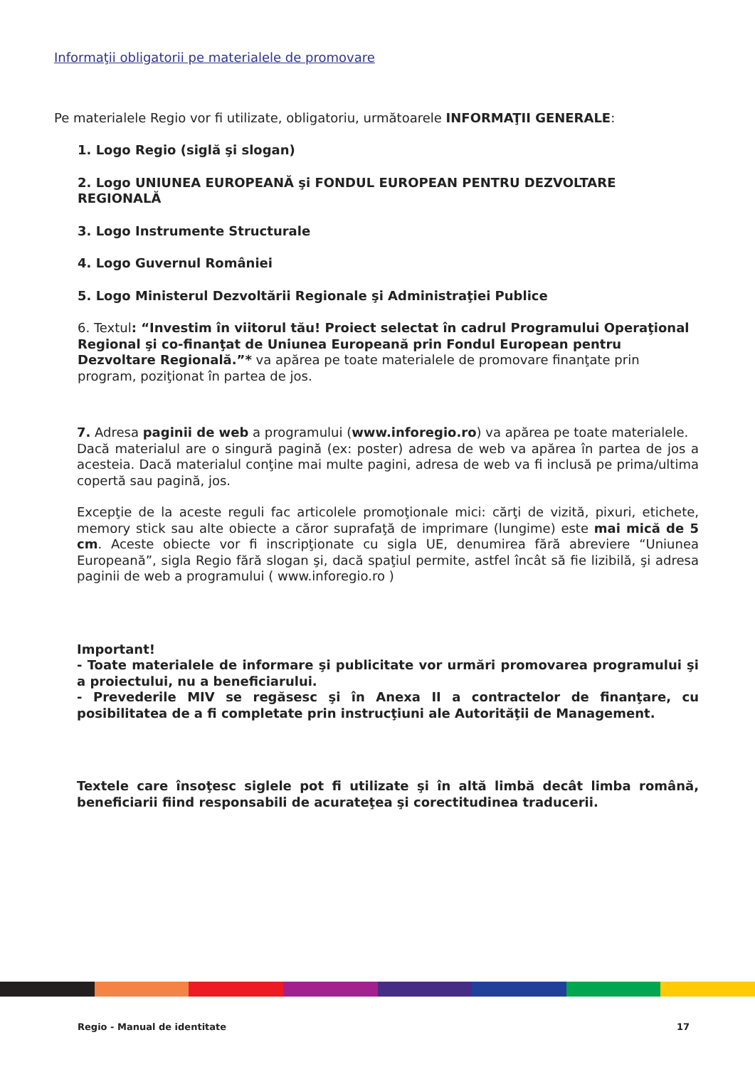Informaţii obligatorii pe materialele de promovare
Pe materialele Regio vor fi utilizate, obligatoriu, următoarele INFORMAŢII GENERALE:
1. Logo Regio (siglă şi slogan)
2. Logo UNIUNEA EUROPEANĂ şi FONDUL EUROPEAN PENTRU DEZVOLTARE REGIONALĂ
3. Logo Instrumente Structurale
4. Logo Guvernul României
5. Logo Ministerul Dezvoltării Regionale şi Administraţiei Publice
6. Textul: “Investim în viitorul tău! Proiect selectat în cadrul Programului Operaţional Regional şi co-finanţat de Uniunea Europeană prin Fondul European pentru Dezvoltare Regională.”* va apărea pe toate materialele de promovare finanţate prin program, poziţionat în partea de jos.
7. Adresa paginii de web a programului (www.inforegio.ro) va apărea pe toate materialele.
Dacă materialul are o singură pagină (ex: poster) adresa de web va apărea în partea de jos a acesteia. Dacă materialul conţine mai multe pagini, adresa de web va fi inclusă pe prima/ultima copertă sau pagină, jos.
Excepţie de la aceste reguli fac articolele promoţionale mici: cărţi de vizită, pixuri, etichete, memory stick sau alte obiecte a căror suprafaţă de imprimare (lungime) este mai mică de 5 cm. Aceste obiecte vor fi inscripţionate cu sigla UE, denumirea fără abreviere “Uniunea Europeană”, sigla Regio fără slogan şi, dacă spaţiul permite, astfel încât să fie lizibilă, şi adresa paginii de web a programului ( www.inforegio.ro )
Important!
- Toate materialele de informare şi publicitate vor urmări promovarea programului şi a proiectului, nu a beneficiarului.
- Prevederile MIV se regăsesc şi în Anexa II a contractelor de finanţare, cu posibilitatea de a fi completate prin instrucţiuni ale Autorităţii de Management.
Textele care însoţesc siglele pot fi utilizate şi în altă limbă decât limba română, beneficiarii fiind responsabili de acurateţea şi corectitudinea traducerii.
Regio - Manual de identitate 17